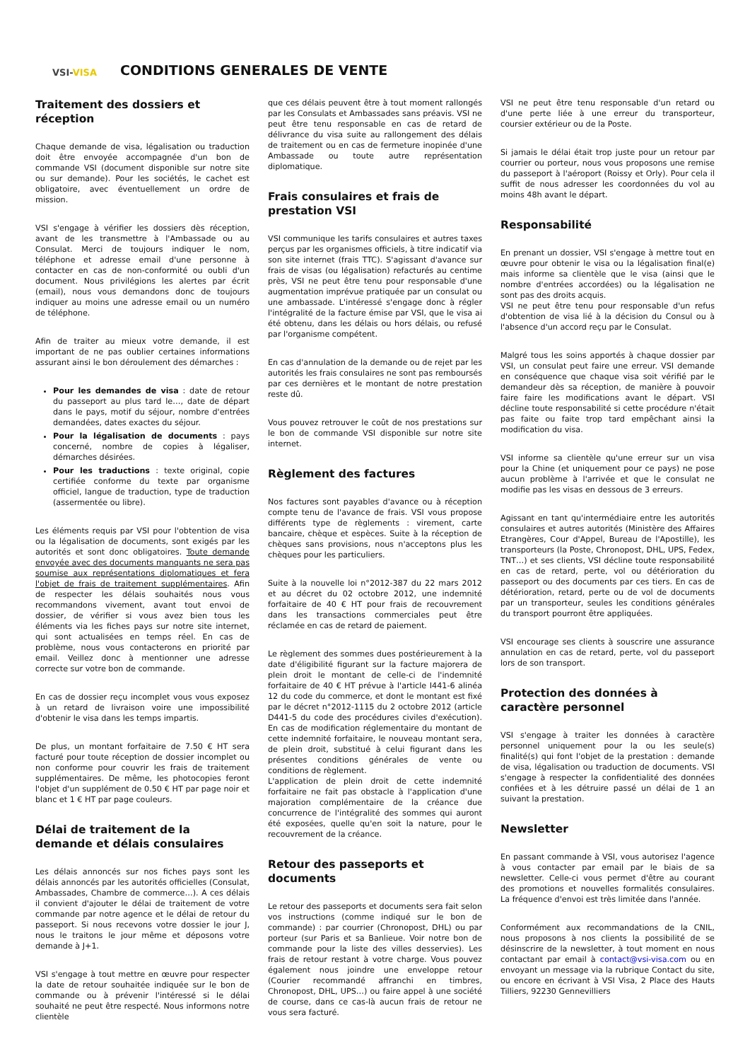VSI-VISA
CONDITIONS GENERALES DE VENTE
Traitement des dossiers et réception
Chaque demande de visa, légalisation ou traduction doit être envoyée accompagnée d'un bon de commande VSI (document disponible sur notre site ou sur demande). Pour les sociétés, le cachet est obligatoire, avec éventuellement un ordre de mission.
VSI s'engage à vérifier les dossiers dès réception, avant de les transmettre à l'Ambassade ou au Consulat. Merci de toujours indiquer le nom, téléphone et adresse email d'une personne à contacter en cas de non-conformité ou oubli d'un document. Nous privilégions les alertes par écrit (email), nous vous demandons donc de toujours indiquer au moins une adresse email ou un numéro de téléphone.
Afin de traiter au mieux votre demande, il est important de ne pas oublier certaines informations assurant ainsi le bon déroulement des démarches :
Pour les demandes de visa : date de retour du passeport au plus tard le…, date de départ dans le pays, motif du séjour, nombre d'entrées demandées, dates exactes du séjour.
Pour la légalisation de documents : pays concerné, nombre de copies à légaliser, démarches désirées.
Pour les traductions : texte original, copie certifiée conforme du texte par organisme officiel, langue de traduction, type de traduction (assermentée ou libre).
Les éléments requis par VSI pour l'obtention de visa ou la légalisation de documents, sont exigés par les autorités et sont donc obligatoires. Toute demande envoyée avec des documents manquants ne sera pas soumise aux représentations diplomatiques et fera l'objet de frais de traitement supplémentaires. Afin de respecter les délais souhaités nous vous recommandons vivement, avant tout envoi de dossier, de vérifier si vous avez bien tous les éléments via les fiches pays sur notre site internet, qui sont actualisées en temps réel. En cas de problème, nous vous contacterons en priorité par email. Veillez donc à mentionner une adresse correcte sur votre bon de commande.
En cas de dossier reçu incomplet vous vous exposez à un retard de livraison voire une impossibilité d'obtenir le visa dans les temps impartis.
De plus, un montant forfaitaire de 7.50 € HT sera facturé pour toute réception de dossier incomplet ou non conforme pour couvrir les frais de traitement supplémentaires. De même, les photocopies feront l'objet d'un supplément de 0.50 € HT par page noir et blanc et 1 € HT par page couleurs.
Délai de traitement de la demande et délais consulaires
Les délais annoncés sur nos fiches pays sont les délais annoncés par les autorités officielles (Consulat, Ambassades, Chambre de commerce…). A ces délais il convient d'ajouter le délai de traitement de votre commande par notre agence et le délai de retour du passeport. Si nous recevons votre dossier le jour J, nous le traitons le jour même et déposons votre demande à J+1.
VSI s'engage à tout mettre en œuvre pour respecter la date de retour souhaitée indiquée sur le bon de commande ou à prévenir l'intéressé si le délai souhaité ne peut être respecté. Nous informons notre clientèle
que ces délais peuvent être à tout moment rallongés par les Consulats et Ambassades sans préavis. VSI ne peut être tenu responsable en cas de retard de délivrance du visa suite au rallongement des délais de traitement ou en cas de fermeture inopinée d'une Ambassade ou toute autre représentation diplomatique.
Frais consulaires et frais de prestation VSI
VSI communique les tarifs consulaires et autres taxes perçus par les organismes officiels, à titre indicatif via son site internet (frais TTC). S'agissant d'avance sur frais de visas (ou légalisation) refacturés au centime près, VSI ne peut être tenu pour responsable d'une augmentation imprévue pratiquée par un consulat ou une ambassade. L'intéressé s'engage donc à régler l'intégralité de la facture émise par VSI, que le visa ai été obtenu, dans les délais ou hors délais, ou refusé par l'organisme compétent.
En cas d'annulation de la demande ou de rejet par les autorités les frais consulaires ne sont pas remboursés par ces dernières et le montant de notre prestation reste dû.
Vous pouvez retrouver le coût de nos prestations sur le bon de commande VSI disponible sur notre site internet.
Règlement des factures
Nos factures sont payables d'avance ou à réception compte tenu de l'avance de frais. VSI vous propose différents type de règlements : virement, carte bancaire, chèque et espèces. Suite à la réception de chèques sans provisions, nous n'acceptons plus les chèques pour les particuliers.
Suite à la nouvelle loi n°2012-387 du 22 mars 2012 et au décret du 02 octobre 2012, une indemnité forfaitaire de 40 € HT pour frais de recouvrement dans les transactions commerciales peut être réclamée en cas de retard de paiement.
Le règlement des sommes dues postérieurement à la date d'éligibilité figurant sur la facture majorera de plein droit le montant de celle-ci de l'indemnité forfaitaire de 40 € HT prévue à l'article I441-6 alinéa 12 du code du commerce, et dont le montant est fixé par le décret n°2012-1115 du 2 octobre 2012 (article D441-5 du code des procédures civiles d'exécution). En cas de modification réglementaire du montant de cette indemnité forfaitaire, le nouveau montant sera, de plein droit, substitué à celui figurant dans les présentes conditions générales de vente ou conditions de règlement.
L'application de plein droit de cette indemnité forfaitaire ne fait pas obstacle à l'application d'une majoration complémentaire de la créance due concurrence de l'intégralité des sommes qui auront été exposées, quelle qu'en soit la nature, pour le recouvrement de la créance.
Retour des passeports et documents
Le retour des passeports et documents sera fait selon vos instructions (comme indiqué sur le bon de commande) : par courrier (Chronopost, DHL) ou par porteur (sur Paris et sa Banlieue. Voir notre bon de commande pour la liste des villes desservies). Les frais de retour restant à votre charge. Vous pouvez également nous joindre une enveloppe retour (Courier recommandé affranchi en timbres, Chronopost, DHL, UPS…) ou faire appel à une société de course, dans ce cas-là aucun frais de retour ne vous sera facturé.
VSI ne peut être tenu responsable d'un retard ou d'une perte liée à une erreur du transporteur, coursier extérieur ou de la Poste.
Si jamais le délai était trop juste pour un retour par courrier ou porteur, nous vous proposons une remise du passeport à l'aéroport (Roissy et Orly). Pour cela il suffit de nous adresser les coordonnées du vol au moins 48h avant le départ.
Responsabilité
En prenant un dossier, VSI s'engage à mettre tout en œuvre pour obtenir le visa ou la légalisation final(e) mais informe sa clientèle que le visa (ainsi que le nombre d'entrées accordées) ou la légalisation ne sont pas des droits acquis.
VSI ne peut être tenu pour responsable d'un refus d'obtention de visa lié à la décision du Consul ou à l'absence d'un accord reçu par le Consulat.
Malgré tous les soins apportés à chaque dossier par VSI, un consulat peut faire une erreur. VSI demande en conséquence que chaque visa soit vérifié par le demandeur dès sa réception, de manière à pouvoir faire faire les modifications avant le départ. VSI décline toute responsabilité si cette procédure n'était pas faite ou faite trop tard empêchant ainsi la modification du visa.
VSI informe sa clientèle qu'une erreur sur un visa pour la Chine (et uniquement pour ce pays) ne pose aucun problème à l'arrivée et que le consulat ne modifie pas les visas en dessous de 3 erreurs.
Agissant en tant qu'intermédiaire entre les autorités consulaires et autres autorités (Ministère des Affaires Etrangères, Cour d'Appel, Bureau de l'Apostille), les transporteurs (la Poste, Chronopost, DHL, UPS, Fedex, TNT…) et ses clients, VSI décline toute responsabilité en cas de retard, perte, vol ou détérioration du passeport ou des documents par ces tiers. En cas de détérioration, retard, perte ou de vol de documents par un transporteur, seules les conditions générales du transport pourront être appliquées.
VSI encourage ses clients à souscrire une assurance annulation en cas de retard, perte, vol du passeport lors de son transport.
Protection des données à caractère personnel
VSI s'engage à traiter les données à caractère personnel uniquement pour la ou les seule(s) finalité(s) qui font l'objet de la prestation : demande de visa, légalisation ou traduction de documents. VSI s'engage à respecter la confidentialité des données confiées et à les détruire passé un délai de 1 an suivant la prestation.
Newsletter
En passant commande à VSI, vous autorisez l'agence à vous contacter par email par le biais de sa newsletter. Celle-ci vous permet d'être au courant des promotions et nouvelles formalités consulaires. La fréquence d'envoi est très limitée dans l'année.
Conformément aux recommandations de la CNIL, nous proposons à nos clients la possibilité de se désinscrire de la newsletter, à tout moment en nous contactant par email à contact@vsi-visa.com ou en envoyant un message via la rubrique Contact du site, ou encore en écrivant à VSI Visa, 2 Place des Hauts Tilliers, 92230 Gennevilliers